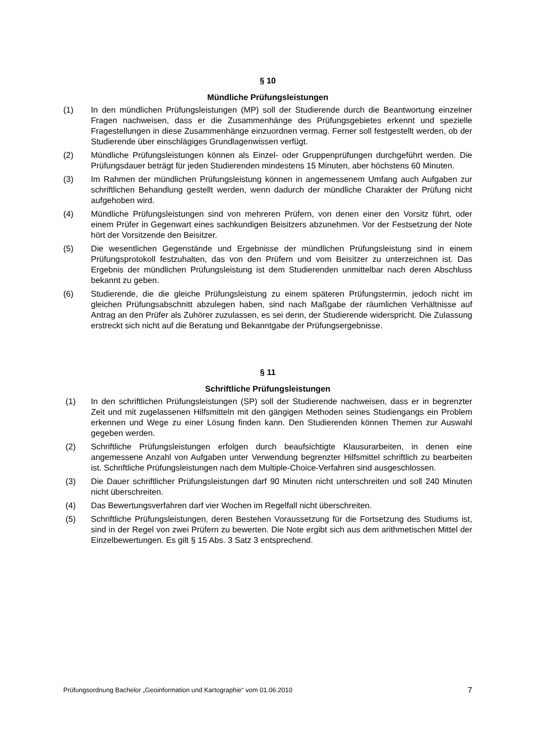§ 10
Mündliche Prüfungsleistungen
(1) In den mündlichen Prüfungsleistungen (MP) soll der Studierende durch die Beantwortung einzelner Fragen nachweisen, dass er die Zusammenhänge des Prüfungsgebietes erkennt und spezielle Fragestellungen in diese Zusammenhänge einzuordnen vermag. Ferner soll festgestellt werden, ob der Studierende über einschlägiges Grundlagenwissen verfügt.
(2) Mündliche Prüfungsleistungen können als Einzel- oder Gruppenprüfungen durchgeführt werden. Die Prüfungsdauer beträgt für jeden Studierenden mindestens 15 Minuten, aber höchstens 60 Minuten.
(3) Im Rahmen der mündlichen Prüfungsleistung können in angemessenem Umfang auch Aufgaben zur schriftlichen Behandlung gestellt werden, wenn dadurch der mündliche Charakter der Prüfung nicht aufgehoben wird.
(4) Mündliche Prüfungsleistungen sind von mehreren Prüfern, von denen einer den Vorsitz führt, oder einem Prüfer in Gegenwart eines sachkundigen Beisitzers abzunehmen. Vor der Festsetzung der Note hört der Vorsitzende den Beisitzer.
(5) Die wesentlichen Gegenstände und Ergebnisse der mündlichen Prüfungsleistung sind in einem Prüfungsprotokoll festzuhalten, das von den Prüfern und vom Beisitzer zu unterzeichnen ist. Das Ergebnis der mündlichen Prüfungsleistung ist dem Studierenden unmittelbar nach deren Abschluss bekannt zu geben.
(6) Studierende, die die gleiche Prüfungsleistung zu einem späteren Prüfungstermin, jedoch nicht im gleichen Prüfungsabschnitt abzulegen haben, sind nach Maßgabe der räumlichen Verhältnisse auf Antrag an den Prüfer als Zuhörer zuzulassen, es sei denn, der Studierende widerspricht. Die Zulassung erstreckt sich nicht auf die Beratung und Bekanntgabe der Prüfungsergebnisse.
§ 11
Schriftliche Prüfungsleistungen
(1) In den schriftlichen Prüfungsleistungen (SP) soll der Studierende nachweisen, dass er in begrenzter Zeit und mit zugelassenen Hilfsmitteln mit den gängigen Methoden seines Studiengangs ein Problem erkennen und Wege zu einer Lösung finden kann. Den Studierenden können Themen zur Auswahl gegeben werden.
(2) Schriftliche Prüfungsleistungen erfolgen durch beaufsichtigte Klausurarbeiten, in denen eine angemessene Anzahl von Aufgaben unter Verwendung begrenzter Hilfsmittel schriftlich zu bearbeiten ist. Schriftliche Prüfungsleistungen nach dem Multiple-Choice-Verfahren sind ausgeschlossen.
(3) Die Dauer schriftlicher Prüfungsleistungen darf 90 Minuten nicht unterschreiten und soll 240 Minuten nicht überschreiten.
(4) Das Bewertungsverfahren darf vier Wochen im Regelfall nicht überschreiten.
(5) Schriftliche Prüfungsleistungen, deren Bestehen Voraussetzung für die Fortsetzung des Studiums ist, sind in der Regel von zwei Prüfern zu bewerten. Die Note ergibt sich aus dem arithmetischen Mittel der Einzelbewertungen. Es gilt § 15 Abs. 3 Satz 3 entsprechend.
Prüfungsordnung Bachelor „Geoinformation und Kartographie“ vom 01.06.2010 7